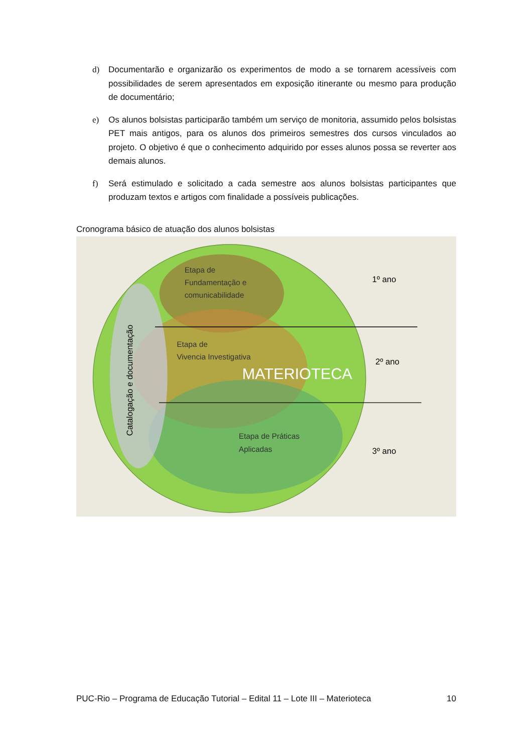d) Documentarão e organizarão os experimentos de modo a se tornarem acessíveis com possibilidades de serem apresentados em exposição itinerante ou mesmo para produção de documentário;
e) Os alunos bolsistas participarão também um serviço de monitoria, assumido pelos bolsistas PET mais antigos, para os alunos dos primeiros semestres dos cursos vinculados ao projeto. O objetivo é que o conhecimento adquirido por esses alunos possa se reverter aos demais alunos.
f) Será estimulado e solicitado a cada semestre aos alunos bolsistas participantes que produzam textos e artigos com finalidade a possíveis publicações.
Cronograma básico de atuação dos alunos bolsistas
Etapa de
Fundamentação e
comunicabilidade
Etapa de
Vivencia Investigativa
MATERIOTECA
Etapa de Práticas
Aplicadas
1º ano
2º ano
3º ano
Catalogação e documentação
PUC-Rio – Programa de Educação Tutorial – Edital 11 – Lote III – Materioteca 10